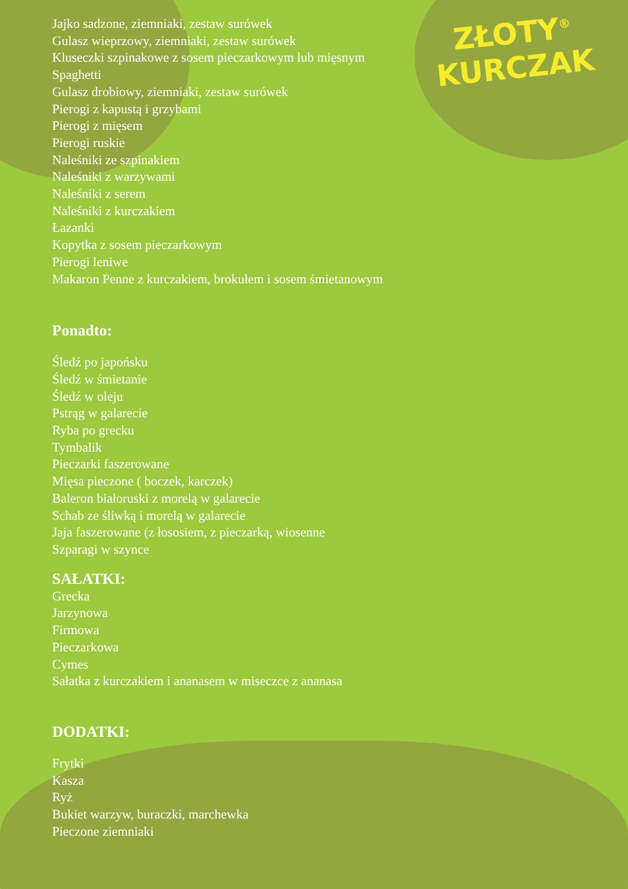ZŁOTY<sup>®</sup>
KURCZAK
Jajko sadzone, ziemniaki, zestaw surówek
Gulasz wieprzowy, ziemniaki, zestaw surówek
Kluseczki szpinakowe z sosem pieczarkowym lub mięsnym
Spaghetti
Gulasz drobiowy, ziemniaki, zestaw surówek
Pierogi z kapustą i grzybami
Pierogi z mięsem
Pierogi ruskie
Naleśniki ze szpinakiem
Naleśniki z warzywami
Naleśniki z serem
Naleśniki z kurczakiem
Łazanki
Kopytka z sosem pieczarkowym
Pierogi leniwe
Makaron Penne z kurczakiem, brokułem i sosem śmietanowym
Ponadto:
Śledź po japońsku
Śledź w śmietanie
Śledź w oleju
Pstrąg w galarecie
Ryba po grecku
Tymbalik
Pieczarki faszerowane
Mięsa pieczone ( boczek, karczek)
Baleron białoruski z morelą w galarecie
Schab ze śliwką i morelą w galarecie
Jaja faszerowane (z łososiem, z pieczarką, wiosenne
Szparagi w szynce
SAŁATKI:
Grecka
Jarzynowa
Firmowa
Pieczarkowa
Cymes
Sałatka z kurczakiem i ananasem w miseczce z ananasa
DODATKI:
Frytki
Kasza
Ryż
Bukiet warzyw, buraczki, marchewka
Pieczone ziemniaki